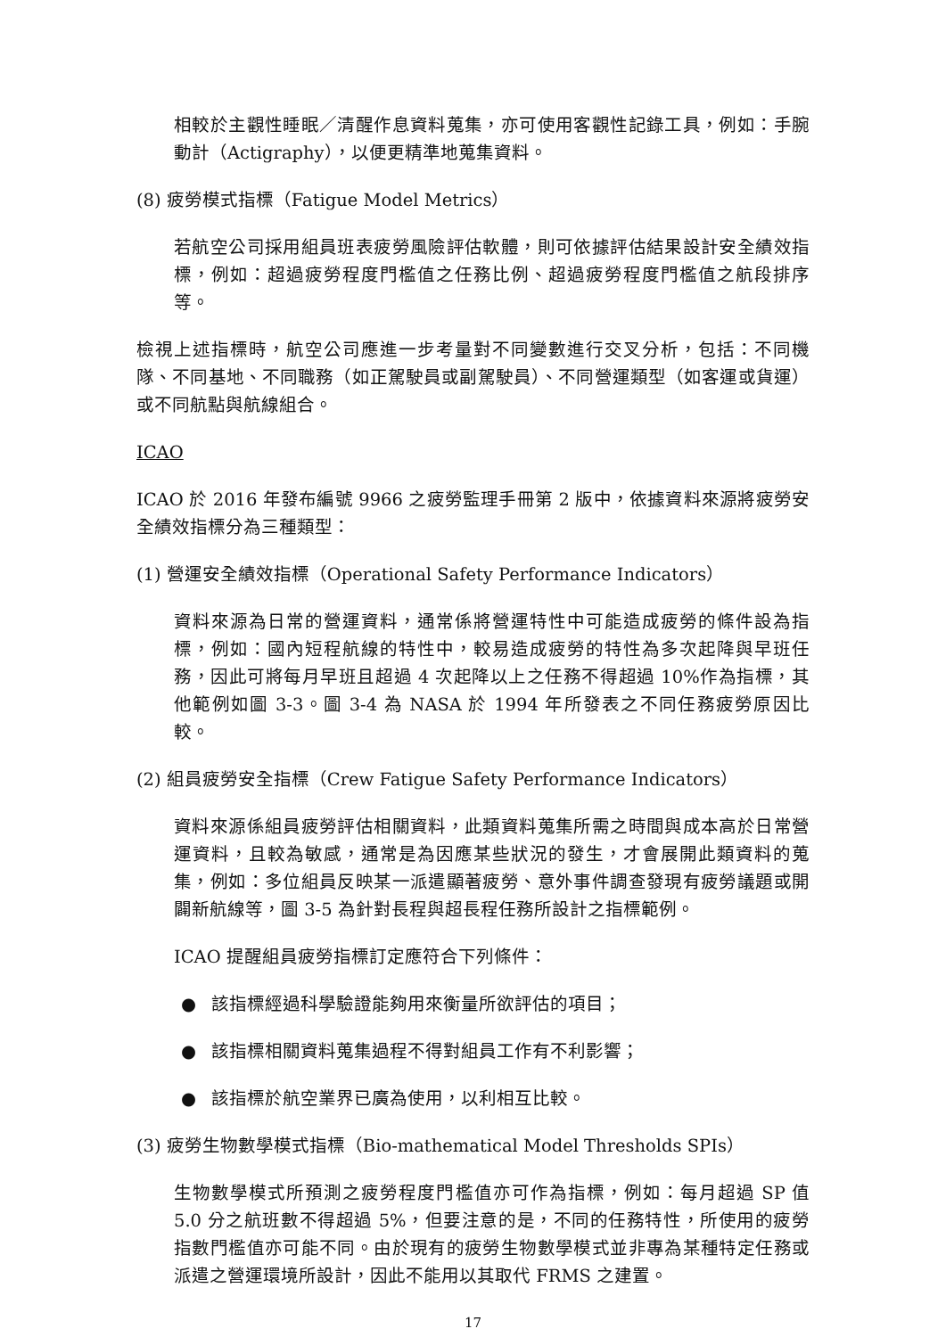相較於主觀性睡眠／清醒作息資料蒐集，亦可使用客觀性記錄工具，例如：手腕動計（Actigraphy），以便更精準地蒐集資料。
(8) 疲勞模式指標（Fatigue Model Metrics）
若航空公司採用組員班表疲勞風險評估軟體，則可依據評估結果設計安全績效指標，例如：超過疲勞程度門檻值之任務比例、超過疲勞程度門檻值之航段排序等。
檢視上述指標時，航空公司應進一步考量對不同變數進行交叉分析，包括：不同機隊、不同基地、不同職務（如正駕駛員或副駕駛員）、不同營運類型（如客運或貨運）或不同航點與航線組合。
ICAO
ICAO 於 2016 年發布編號 9966 之疲勞監理手冊第 2 版中，依據資料來源將疲勞安全績效指標分為三種類型：
(1) 營運安全績效指標（Operational Safety Performance Indicators）
資料來源為日常的營運資料，通常係將營運特性中可能造成疲勞的條件設為指標，例如：國內短程航線的特性中，較易造成疲勞的特性為多次起降與早班任務，因此可將每月早班且超過 4 次起降以上之任務不得超過 10%作為指標，其他範例如圖 3-3。圖 3-4 為 NASA 於 1994 年所發表之不同任務疲勞原因比較。
(2) 組員疲勞安全指標（Crew Fatigue Safety Performance Indicators）
資料來源係組員疲勞評估相關資料，此類資料蒐集所需之時間與成本高於日常營運資料，且較為敏感，通常是為因應某些狀況的發生，才會展開此類資料的蒐集，例如：多位組員反映某一派遣顯著疲勞、意外事件調查發現有疲勞議題或開闢新航線等，圖 3-5 為針對長程與超長程任務所設計之指標範例。
ICAO 提醒組員疲勞指標訂定應符合下列條件：
● 該指標經過科學驗證能夠用來衡量所欲評估的項目；
● 該指標相關資料蒐集過程不得對組員工作有不利影響；
● 該指標於航空業界已廣為使用，以利相互比較。
(3) 疲勞生物數學模式指標（Bio-mathematical Model Thresholds SPIs）
生物數學模式所預測之疲勞程度門檻值亦可作為指標，例如：每月超過 SP 值 5.0 分之航班數不得超過 5%，但要注意的是，不同的任務特性，所使用的疲勞指數門檻值亦可能不同。由於現有的疲勞生物數學模式並非專為某種特定任務或派遣之營運環境所設計，因此不能用以其取代 FRMS 之建置。
17